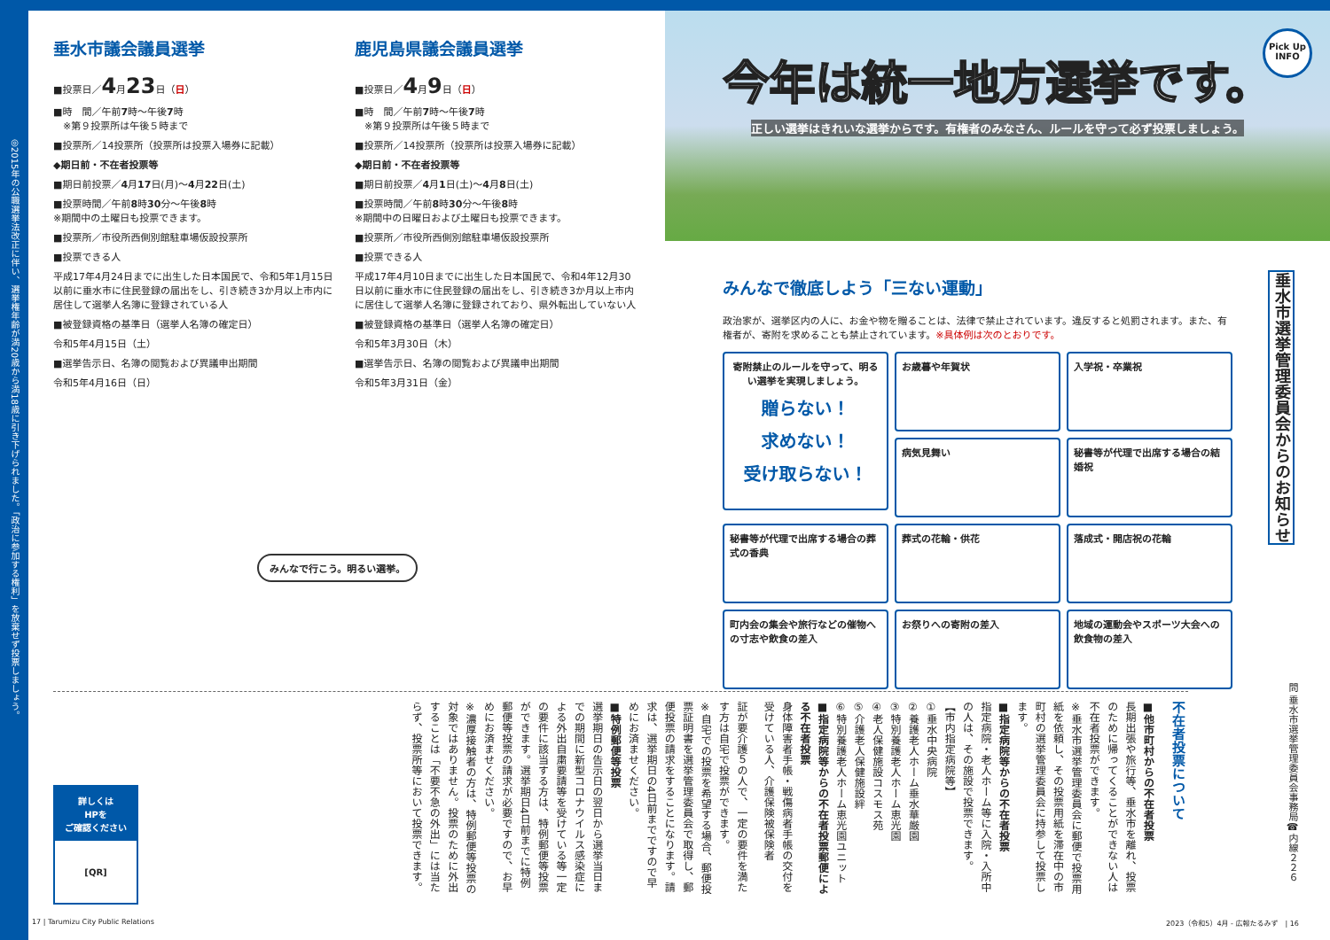◎2015年の公職選挙法改正に伴い、選挙権年齢が満20歳から満18歳に引き下げられました。「政治に参加する権利」を放棄せず投票しましょう。
垂水市議会議員選挙
■投票日／4月23日（日）
■時　間／午前7時～午後7時
　※第９投票所は午後５時まで
■投票所／14投票所（投票所は投票入場券に記載）
◆期日前・不在者投票等
■期日前投票／4月17日(月)～4月22日(土)
■投票時間／午前8時30分～午後8時
※期間中の土曜日も投票できます。
■投票所／市役所西側別館駐車場仮設投票所
■投票できる人
平成17年4月24日までに出生した日本国民で、令和5年1月15日以前に垂水市に住民登録の届出をし、引き続き3か月以上市内に居住して選挙人名簿に登録されている人
■被登録資格の基準日（選挙人名簿の確定日）
令和5年4月15日（土）
■選挙告示日、名簿の閲覧および異議申出期間
令和5年4月16日（日）
鹿児島県議会議員選挙
■投票日／4月9日（日）
■時　間／午前7時～午後7時
　※第９投票所は午後５時まで
■投票所／14投票所（投票所は投票入場券に記載）
◆期日前・不在者投票等
■期日前投票／4月1日(土)～4月8日(土)
■投票時間／午前8時30分～午後8時
※期間中の日曜日および土曜日も投票できます。
■投票所／市役所西側別館駐車場仮設投票所
■投票できる人
平成17年4月10日までに出生した日本国民で、令和4年12月30日以前に垂水市に住民登録の届出をし、引き続き3か月以上市内に居住して選挙人名簿に登録されており、県外転出していない人
■被登録資格の基準日（選挙人名簿の確定日）
令和5年3月30日（木）
■選挙告示日、名簿の閲覧および異議申出期間
令和5年3月31日（金）
みんなで行こう。明るい選挙。
今年は統一地方選挙です。
正しい選挙はきれいな選挙からです。有権者のみなさん、ルールを守って必ず投票しましょう。
Pick Up
INFO
みんなで徹底しよう「三ない運動」
政治家が、選挙区内の人に、お金や物を贈ることは、法律で禁止されています。違反すると処罰されます。また、有権者が、寄附を求めることも禁止されています。※具体例は次のとおりです。
寄附禁止のルールを守って、明るい選挙を実現しましょう。
贈らない！
求めない！
受け取らない！
お歳暮や年賀状
入学祝・卒業祝
病気見舞い
秘書等が代理で出席する場合の結婚祝
秘書等が代理で出席する場合の葬式の香典
葬式の花輪・供花
落成式・開店祝の花輪
町内会の集会や旅行などの催物への寸志や飲食の差入
お祭りへの寄附の差入
地域の運動会やスポーツ大会への飲食物の差入
垂水市選挙管理委員会からのお知らせ
不在者投票について
■他市町村からの不在者投票
長期出張や旅行等、垂水市を離れ、投票のために帰ってくることができない人は不在者投票ができます。
※垂水市選挙管理委員会に郵便で投票用紙を依頼し、その投票用紙を滞在中の市町村の選挙管理委員会に持参して投票します。
■指定病院等からの不在者投票
指定病院・老人ホーム等に入院・入所中の人は、その施設で投票できます。
【市内指定病院等】
①垂水中央病院
②養護老人ホーム垂水華厳園
③特別養護老人ホーム恵光園
④老人保健施設コスモス苑
⑤介護老人保健施設絆
⑥特別養護老人ホーム恵光園ユニット
■指定病院等からの不在者投票郵便による不在者投票
身体障害者手帳・戦傷病者手帳の交付を受けている人、介護保険被保険者
証が要介護５の人で、一定の要件を満たす方は自宅で投票ができます。
※自宅での投票を希望する場合、郵便投票証明書を選挙管理委員会で取得し、郵便投票の請求をすることになります。請求は、選挙期日の4日前までですので早めにお済ませください。
■特例郵便等投票
選挙期日の告示日の翌日から選挙当日までの期間に新型コロナウイルス感染症による外出自粛要請等を受けている等一定の要件に該当する方は、特例郵便等投票ができます。選挙期日4日前までに特例郵便等投票の請求が必要ですので、お早めにお済ませください。
※濃厚接触者の方は、特例郵便等投票の対象ではありません。投票のために外出することは「不要不急の外出」には当たらず、投票所等において投票できます。
詳しくは
HPを
ご確認ください
[QR]
問 垂水市選挙管理委員会事務局☎内線２２６
17 | Tarumizu City Public Relations
2023（令和5）4月 - 広報たるみず　| 16